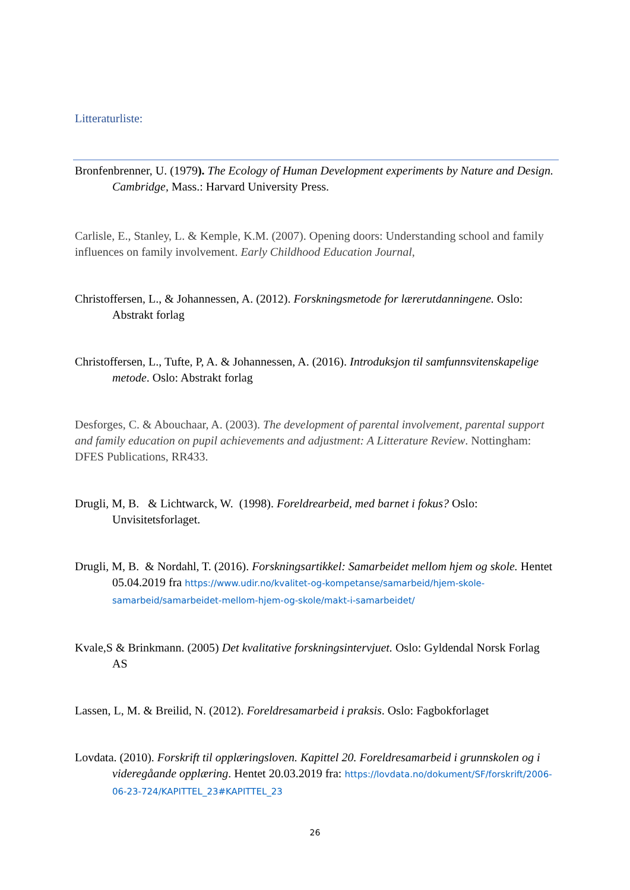Litteraturliste:
Bronfenbrenner, U. (1979). The Ecology of Human Development experiments by Nature and Design. Cambridge, Mass.: Harvard University Press.
Carlisle, E., Stanley, L. & Kemple, K.M. (2007). Opening doors: Understanding school and family influences on family involvement. Early Childhood Education Journal,
Christoffersen, L., & Johannessen, A. (2012). Forskningsmetode for lærerutdanningene. Oslo: Abstrakt forlag
Christoffersen, L., Tufte, P, A. & Johannessen, A. (2016). Introduksjon til samfunnsvitenskapelige metode. Oslo: Abstrakt forlag
Desforges, C. & Abouchaar, A. (2003). The development of parental involvement, parental support and family education on pupil achievements and adjustment: A Litterature Review. Nottingham: DFES Publications, RR433.
Drugli, M, B. & Lichtwarck, W. (1998). Foreldrearbeid, med barnet i fokus? Oslo: Unvisitetsforlaget.
Drugli, M, B. & Nordahl, T. (2016). Forskningsartikkel: Samarbeidet mellom hjem og skole. Hentet 05.04.2019 fra https://www.udir.no/kvalitet-og-kompetanse/samarbeid/hjem-skole-samarbeid/samarbeidet-mellom-hjem-og-skole/makt-i-samarbeidet/
Kvale,S & Brinkmann. (2005) Det kvalitative forskningsintervjuet. Oslo: Gyldendal Norsk Forlag AS
Lassen, L, M. & Breilid, N. (2012). Foreldresamarbeid i praksis. Oslo: Fagbokforlaget
Lovdata. (2010). Forskrift til opplæringsloven. Kapittel 20. Foreldresamarbeid i grunnskolen og i videregåande opplæring. Hentet 20.03.2019 fra: https://lovdata.no/dokument/SF/forskrift/2006-06-23-724/KAPITTEL_23#KAPITTEL_23
26